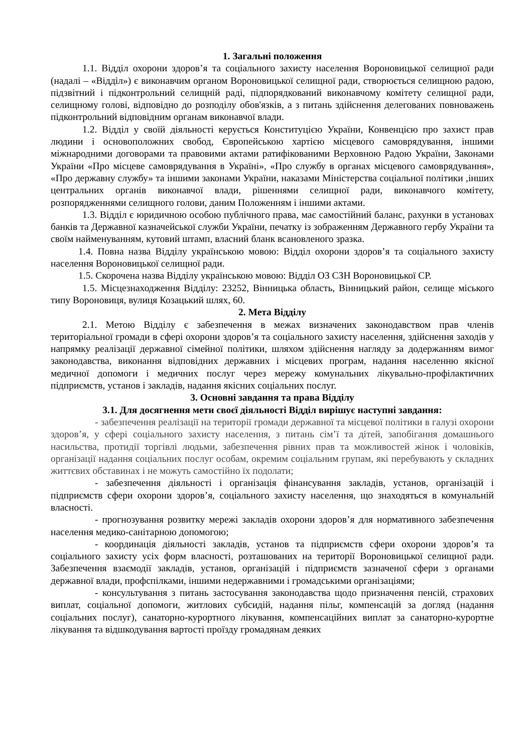1. Загальні положення
1.1. Відділ охорони здоров’я та соціального захисту населення Вороновицької селищної ради (надалі – «Відділ») є виконавчим органом Вороновицької селищної ради, створюється селищною радою, підзвітний і підконтрольний селищній раді, підпорядкований виконавчому комітету селищної ради, селищному голові, відповідно до розподілу обов'язків, а з питань здійснення делегованих повноважень підконтрольний відповідним органам виконавчої влади.
1.2. Відділ у своїй діяльності керується Конституцією України, Конвенцією про захист прав людини і основоположних свобод, Європейською хартією місцевого самоврядування, іншими міжнародними договорами та правовими актами ратифікованими Верховною Радою України, Законами України «Про місцеве самоврядування в Україні», «Про службу в органах місцевого самоврядування», «Про державну службу» та іншими законами України, наказами Міністерства соціальної політики ,інших центральних органів виконавчої влади, рішеннями селищної ради, виконавчого комітету, розпорядженнями селищного голови, даним Положенням і іншими актами.
1.3. Відділ є юридичною особою публічного права, має самостійний баланс, рахунки в установах банків та Державної казначейської служби України, печатку із зображенням Державного гербу України та своїм найменуванням, кутовий штамп, власний бланк всановленого зразка.
1.4. Повна назва Відділу українською мовою: Відділ охорони здоров’я та соціального захисту населення Вороновицької селищної ради.
1.5. Скорочена назва Відділу українською мовою: Відділ ОЗ СЗН Вороновицької СР.
1.5. Місцезнаходження Відділу: 23252, Вінницька область, Вінницький район, селище міського типу Вороновиця, вулиця Козацький шлях, 60.
2. Мета Відділу
2.1. Метою Відділу є забезпечення в межах визначених законодавством прав членів територіальної громади в сфері охорони здоров’я та соціального захисту населення, здійснення заходів у напрямку реалізації державної сімейної політики, шляхом здійснення нагляду за додержанням вимог законодавства, виконання відповідних державних і місцевих програм, надання населенню якісної медичної допомоги і медичних послуг через мережу комунальних лікувально-профілактичних підприємств, установ і закладів, надання якісних соціальних послуг.
3. Основні завдання та права Відділу
3.1. Для досягнення мети своєї діяльності Відділ вирішує наступні завдання:
- забезпечення реалізації на території громади державної та місцевої політики в галузі охорони здоров’я, у сфері соціального захисту населення, з питань сім’ї та дітей, запобігання домашнього насильства, протидії торгівлі людьми, забезпечення рівних прав та можливостей жінок і чоловіків, організації надання соціальних послуг особам, окремим соціальним групам, які перебувають у складних життєвих обставинах і не можуть самостійно їх подолати;
- забезпечення діяльності і організація фінансування закладів, установ, організацій і підприємств сфери охорони здоров’я, соціального захисту населення, що знаходяться в комунальній власності.
- прогнозування розвитку мережі закладів охорони здоров’я для нормативного забезпечення населення медико-санітарною допомогою;
- координація діяльності закладів, установ та підприємств сфери охорони здоров’я та соціального захисту усіх форм власності, розташованих на території Вороновицької селищної ради. Забезпечення взаємодії закладів, установ, організацій і підприємств зазначеної сфери з органами державної влади, профспілками, іншими недержавними і громадськими організаціями;
- консультування з питань застосування законодавства щодо призначення пенсій, страхових виплат, соціальної допомоги, житлових субсидій, надання пільг, компенсацій за догляд (надання соціальних послуг), санаторно-курортного лікування, компенсаційних виплат за санаторно-курортне лікування та відшкодування вартості проїзду громадянам деяких